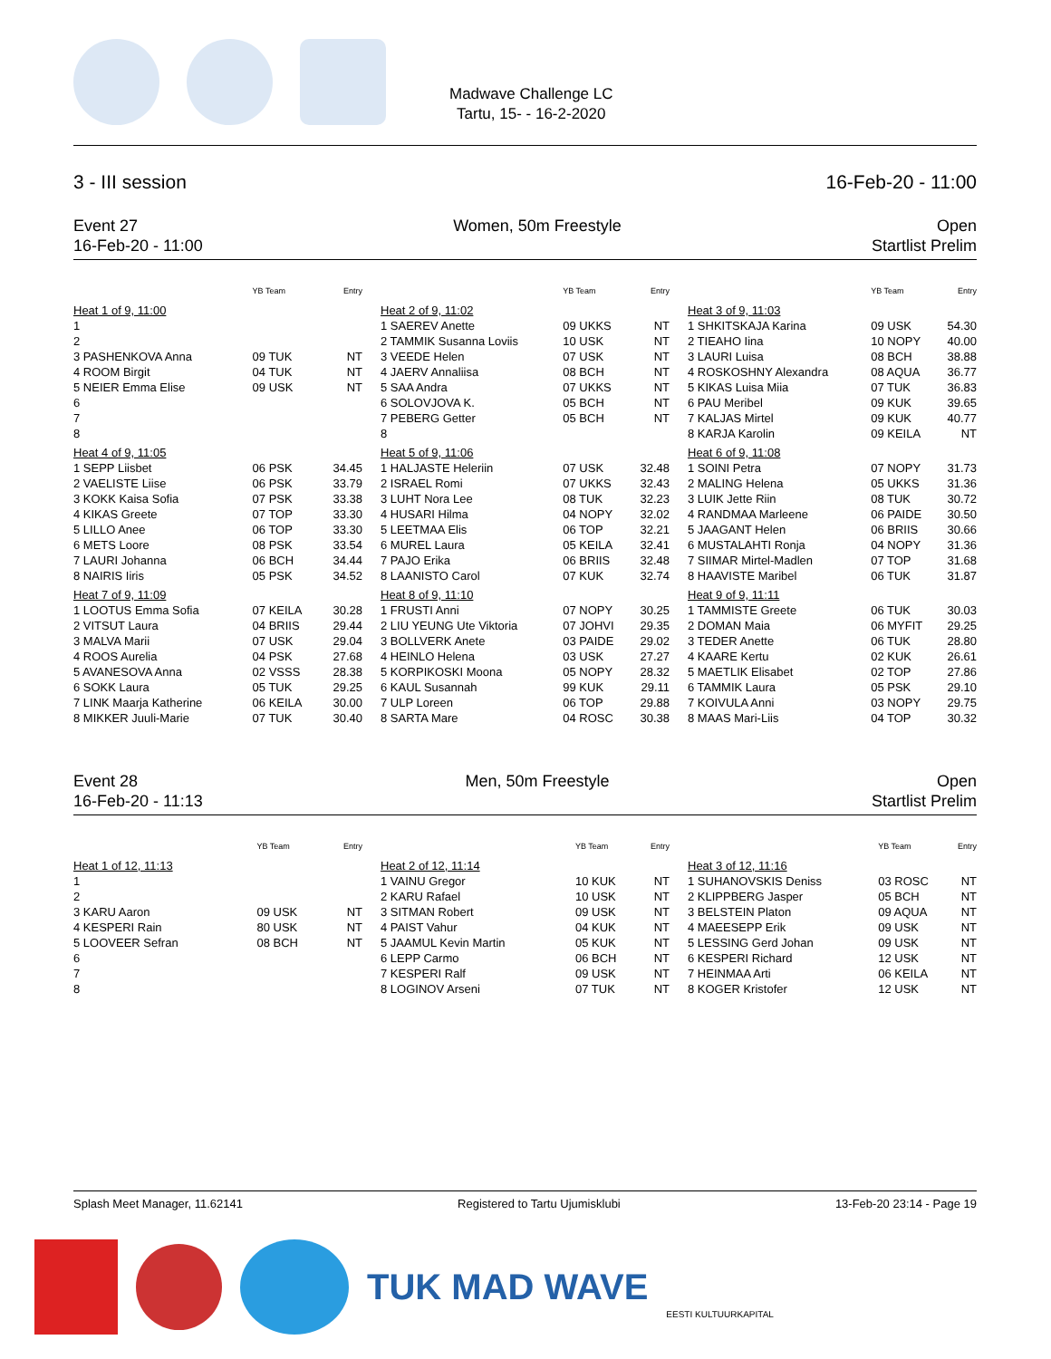Madwave Challenge LC
Tartu, 15- - 16-2-2020
3 - III session 16-Feb-20 - 11:00
Event 27 Women, 50m Freestyle Open
16-Feb-20 - 11:00 Startlist Prelim
| | YB Team | Entry |
| --- | --- | --- |
| Heat 1 of 9, 11:00 | | |
| 1 | | |
| 2 | | |
| 3 PASHENKOVA Anna | 09 TUK | NT |
| 4 ROOM Birgit | 04 TUK | NT |
| 5 NEIER Emma Elise | 09 USK | NT |
| 6 | | |
| 7 | | |
| 8 | | |
| Heat 4 of 9, 11:05 | | |
| 1 SEPP Liisbet | 06 PSK | 34.45 |
| 2 VAELISTE Liise | 06 PSK | 33.79 |
| 3 KOKK Kaisa Sofia | 07 PSK | 33.38 |
| 4 KIKAS Greete | 07 TOP | 33.30 |
| 5 LILLO Anee | 06 TOP | 33.30 |
| 6 METS Loore | 08 PSK | 33.54 |
| 7 LAURI Johanna | 06 BCH | 34.44 |
| 8 NAIRIS Iiris | 05 PSK | 34.52 |
| Heat 7 of 9, 11:09 | | |
| 1 LOOTUS Emma Sofia | 07 KEILA | 30.28 |
| 2 VITSUT Laura | 04 BRIIS | 29.44 |
| 3 MALVA Marii | 07 USK | 29.04 |
| 4 ROOS Aurelia | 04 PSK | 27.68 |
| 5 AVANESOVA Anna | 02 VSSS | 28.38 |
| 6 SOKK Laura | 05 TUK | 29.25 |
| 7 LINK Maarja Katherine | 06 KEILA | 30.00 |
| 8 MIKKER Juuli-Marie | 07 TUK | 30.40 |
| | YB Team | Entry |
| --- | --- | --- |
| Heat 2 of 9, 11:02 | | |
| 1 SAEREV Anette | 09 UKKS | NT |
| 2 TAMMIK Susanna Loviis | 10 USK | NT |
| 3 VEEDE Helen | 07 USK | NT |
| 4 JAERV Annaliisa | 08 BCH | NT |
| 5 SAA Andra | 07 UKKS | NT |
| 6 SOLOVJOVA K. | 05 BCH | NT |
| 7 PEBERG Getter | 05 BCH | NT |
| 8 | | |
| Heat 5 of 9, 11:06 | | |
| 1 HALJASTE Heleriin | 07 USK | 32.48 |
| 2 ISRAEL Romi | 07 UKKS | 32.43 |
| 3 LUHT Nora Lee | 08 TUK | 32.23 |
| 4 HUSARI Hilma | 04 NOPY | 32.02 |
| 5 LEETMAA Elis | 06 TOP | 32.21 |
| 6 MUREL Laura | 05 KEILA | 32.41 |
| 7 PAJO Erika | 06 BRIIS | 32.48 |
| 8 LAANISTO Carol | 07 KUK | 32.74 |
| Heat 8 of 9, 11:10 | | |
| 1 FRUSTI Anni | 07 NOPY | 30.25 |
| 2 LIU YEUNG Ute Viktoria | 07 JOHVI | 29.35 |
| 3 BOLLVERK Anete | 03 PAIDE | 29.02 |
| 4 HEINLO Helena | 03 USK | 27.27 |
| 5 KORPIKOSKI Moona | 05 NOPY | 28.32 |
| 6 KAUL Susannah | 99 KUK | 29.11 |
| 7 ULP Loreen | 06 TOP | 29.88 |
| 8 SARTA Mare | 04 ROSC | 30.38 |
| | YB Team | Entry |
| --- | --- | --- |
| Heat 3 of 9, 11:03 | | |
| 1 SHKITSKAJA Karina | 09 USK | 54.30 |
| 2 TIEAHO Iina | 10 NOPY | 40.00 |
| 3 LAURI Luisa | 08 BCH | 38.88 |
| 4 ROSKOSHNY Alexandra | 08 AQUA | 36.77 |
| 5 KIKAS Luisa Miia | 07 TUK | 36.83 |
| 6 PAU Meribel | 09 KUK | 39.65 |
| 7 KALJAS Mirtel | 09 KUK | 40.77 |
| 8 KARJA Karolin | 09 KEILA | NT |
| Heat 6 of 9, 11:08 | | |
| 1 SOINI Petra | 07 NOPY | 31.73 |
| 2 MALING Helena | 05 UKKS | 31.36 |
| 3 LUIK Jette Riin | 08 TUK | 30.72 |
| 4 RANDMAA Marleene | 06 PAIDE | 30.50 |
| 5 JAAGANT Helen | 06 BRIIS | 30.66 |
| 6 MUSTALAHTI Ronja | 04 NOPY | 31.36 |
| 7 SIIMAR Mirtel-Madlen | 07 TOP | 31.68 |
| 8 HAAVISTE Maribel | 06 TUK | 31.87 |
| Heat 9 of 9, 11:11 | | |
| 1 TAMMISTE Greete | 06 TUK | 30.03 |
| 2 DOMAN Maia | 06 MYFIT | 29.25 |
| 3 TEDER Anette | 06 TUK | 28.80 |
| 4 KAARE Kertu | 02 KUK | 26.61 |
| 5 MAETLIK Elisabet | 02 TOP | 27.86 |
| 6 TAMMIK Laura | 05 PSK | 29.10 |
| 7 KOIVULA Anni | 03 NOPY | 29.75 |
| 8 MAAS Mari-Liis | 04 TOP | 30.32 |
Event 28 Men, 50m Freestyle Open
16-Feb-20 - 11:13 Startlist Prelim
| | YB Team | Entry |
| --- | --- | --- |
| Heat 1 of 12, 11:13 | | |
| 1 | | |
| 2 | | |
| 3 KARU Aaron | 09 USK | NT |
| 4 KESPERI Rain | 80 USK | NT |
| 5 LOOVEER Sefran | 08 BCH | NT |
| 6 | | |
| 7 | | |
| 8 | | |
| | YB Team | Entry |
| --- | --- | --- |
| Heat 2 of 12, 11:14 | | |
| 1 VAINU Gregor | 10 KUK | NT |
| 2 KARU Rafael | 10 USK | NT |
| 3 SITMAN Robert | 09 USK | NT |
| 4 PAIST Vahur | 04 KUK | NT |
| 5 JAAMUL Kevin Martin | 05 KUK | NT |
| 6 LEPP Carmo | 06 BCH | NT |
| 7 KESPERI Ralf | 09 USK | NT |
| 8 LOGINOV Arseni | 07 TUK | NT |
| | YB Team | Entry |
| --- | --- | --- |
| Heat 3 of 12, 11:16 | | |
| 1 SUHANOVSKIS Deniss | 03 ROSC | NT |
| 2 KLIPPBERG Jasper | 05 BCH | NT |
| 3 BELSTEIN Platon | 09 AQUA | NT |
| 4 MAEESEPP Erik | 09 USK | NT |
| 5 LESSING Gerd Johan | 09 USK | NT |
| 6 KESPERI Richard | 12 USK | NT |
| 7 HEINMAA Arti | 06 KEILA | NT |
| 8 KOGER Kristofer | 12 USK | NT |
Splash Meet Manager, 11.62141 Registered to Tartu Ujumisklubi 13-Feb-20 23:14 - Page 19
TUK MAD WAVE
EESTI KULTUURKAPITAL